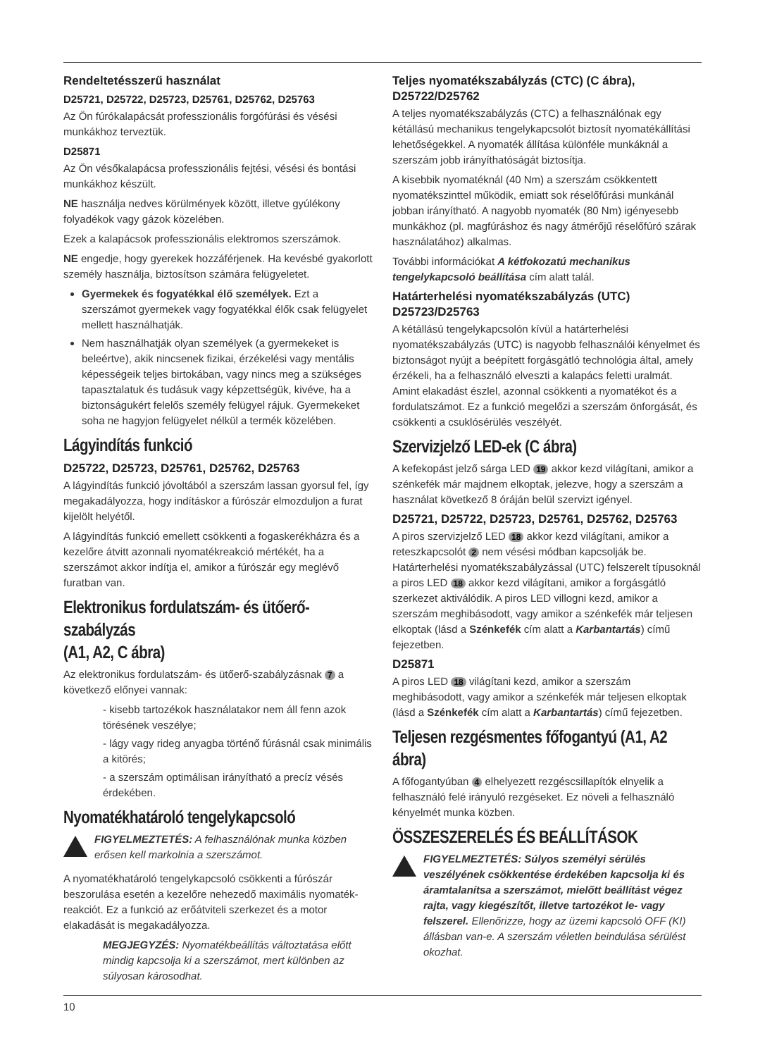Rendeltetésszerű használat
D25721, D25722, D25723, D25761, D25762, D25763
Az Ön fúrókalapácsát professzionális forgófúrási és vésési munkákhoz terveztük.
D25871
Az Ön vésőkalapácsa professzionális fejtési, vésési és bontási munkákhoz készült.
NE használja nedves körülmények között, illetve gyúlékony folyadékok vagy gázok közelében.
Ezek a kalapácsok professzionális elektromos szerszámok.
NE engedje, hogy gyerekek hozzáférjenek. Ha kevésbé gyakorlott személy használja, biztosítson számára felügyeletet.
Gyermekek és fogyatékkal élő személyek. Ezt a szerszámot gyermekek vagy fogyatékkal élők csak felügyelet mellett használhatják.
Nem használhatják olyan személyek (a gyermekeket is beleértve), akik nincsenek fizikai, érzékelési vagy mentális képességeik teljes birtokában, vagy nincs meg a szükséges tapasztalatuk és tudásuk vagy képzettségük, kivéve, ha a biztonságukért felelős személy felügyel rájuk. Gyermekeket soha ne hagyjon felügyelet nélkül a termék közelében.
Lágyindítás funkció
D25722, D25723, D25761, D25762, D25763
A lágyindítás funkció jóvoltából a szerszám lassan gyorsul fel, így megakadályozza, hogy indításkor a fúrószár elmozduljon a furat kijelölt helyétől.
A lágyindítás funkció emellett csökkenti a fogaskerékházra és a kezelőre átvitt azonnali nyomatékreakció mértékét, ha a szerszámot akkor indítja el, amikor a fúrószár egy meglévő furatban van.
Elektronikus fordulatszám- és ütőerő-szabályzás
(A1, A2, C ábra)
Az elektronikus fordulatszám- és ütőerő-szabályzásnak 7 a következő előnyei vannak:
- kisebb tartozékok használatakor nem áll fenn azok törésének veszélye;
- lágy vagy rideg anyagba történő fúrásnál csak minimális a kitörés;
- a szerszám optimálisan irányítható a precíz vésés érdekében.
Nyomatékhatároló tengelykapcsoló
FIGYELMEZTETÉS: A felhasználónak munka közben erősen kell markolnia a szerszámot.
A nyomatékhatároló tengelykapcsoló csökkenti a fúrószár beszorulása esetén a kezelőre nehezedő maximális nyomaték-reakciót. Ez a funkció az erőátviteli szerkezet és a motor elakadását is megakadályozza.
MEGJEGYZÉS: Nyomatékbeállítás változtatása előtt mindig kapcsolja ki a szerszámot, mert különben az súlyosan károsodhat.
Teljes nyomatékszabályzás (CTC) (C ábra), D25722/D25762
A teljes nyomatékszabályzás (CTC) a felhasználónak egy kétállású mechanikus tengelykapcsolót biztosít nyomatékállítási lehetőségekkel. A nyomaték állítása különféle munkáknál a szerszám jobb irányíthatóságát biztosítja.
A kisebbik nyomatéknál (40 Nm) a szerszám csökkentett nyomatékszinttel működik, emiatt sok réselőfúrási munkánál jobban irányítható. A nagyobb nyomaték (80 Nm) igényesebb munkákhoz (pl. magfúráshoz és nagy átmérőjű réselőfúró szárak használatához) alkalmas.
További információkat A kétfokozatú mechanikus tengelykapcsoló beállítása cím alatt talál.
Határterhelési nyomatékszabályzás (UTC) D25723/D25763
A kétállású tengelykapcsolón kívül a határterhelési nyomatékszabályzás (UTC) is nagyobb felhasználói kényelmet és biztonságot nyújt a beépített forgásgátló technológia által, amely érzékeli, ha a felhasználó elveszti a kalapács feletti uralmát. Amint elakadást észlel, azonnal csökkenti a nyomatékot és a fordulatszámot. Ez a funkció megelőzi a szerszám önforgását, és csökkenti a csuklósérülés veszélyét.
Szervizjelző LED-ek (C ábra)
A kefekopást jelző sárga LED 19 akkor kezd világítani, amikor a szénkefék már majdnem elkoptak, jelezve, hogy a szerszám a használat következő 8 óráján belül szervizt igényel.
D25721, D25722, D25723, D25761, D25762, D25763
A piros szervizjelző LED 18 akkor kezd világítani, amikor a reteszkapcsolót 2 nem vésési módban kapcsolják be. Határterhelési nyomatékszabályzással (UTC) felszerelt típusoknál a piros LED 18 akkor kezd világítani, amikor a forgásgátló szerkezet aktiválódik. A piros LED villogni kezd, amikor a szerszám meghibásodott, vagy amikor a szénkefék már teljesen elkoptak (lásd a Szénkefék cím alatt a Karbantartás) című fejezetben.
D25871
A piros LED 18 világítani kezd, amikor a szerszám meghibásodott, vagy amikor a szénkefék már teljesen elkoptak (lásd a Szénkefék cím alatt a Karbantartás) című fejezetben.
Teljesen rezgésmentes főfogantyú (A1, A2 ábra)
A főfogantyúban 4 elhelyezett rezgéscsillapítók elnyelik a felhasználó felé irányuló rezgéseket. Ez növeli a felhasználó kényelmét munka közben.
ÖSSZESZERELÉS ÉS BEÁLLÍTÁSOK
FIGYELMEZTETÉS: Súlyos személyi sérülés veszélyének csökkentése érdekében kapcsolja ki és áramtalanítsa a szerszámot, mielőtt beállítást végez rajta, vagy kiegészítőt, illetve tartozékot le- vagy felszerel. Ellenőrizze, hogy az üzemi kapcsoló OFF (KI) állásban van-e. A szerszám véletlen beindulása sérülést okozhat.
10